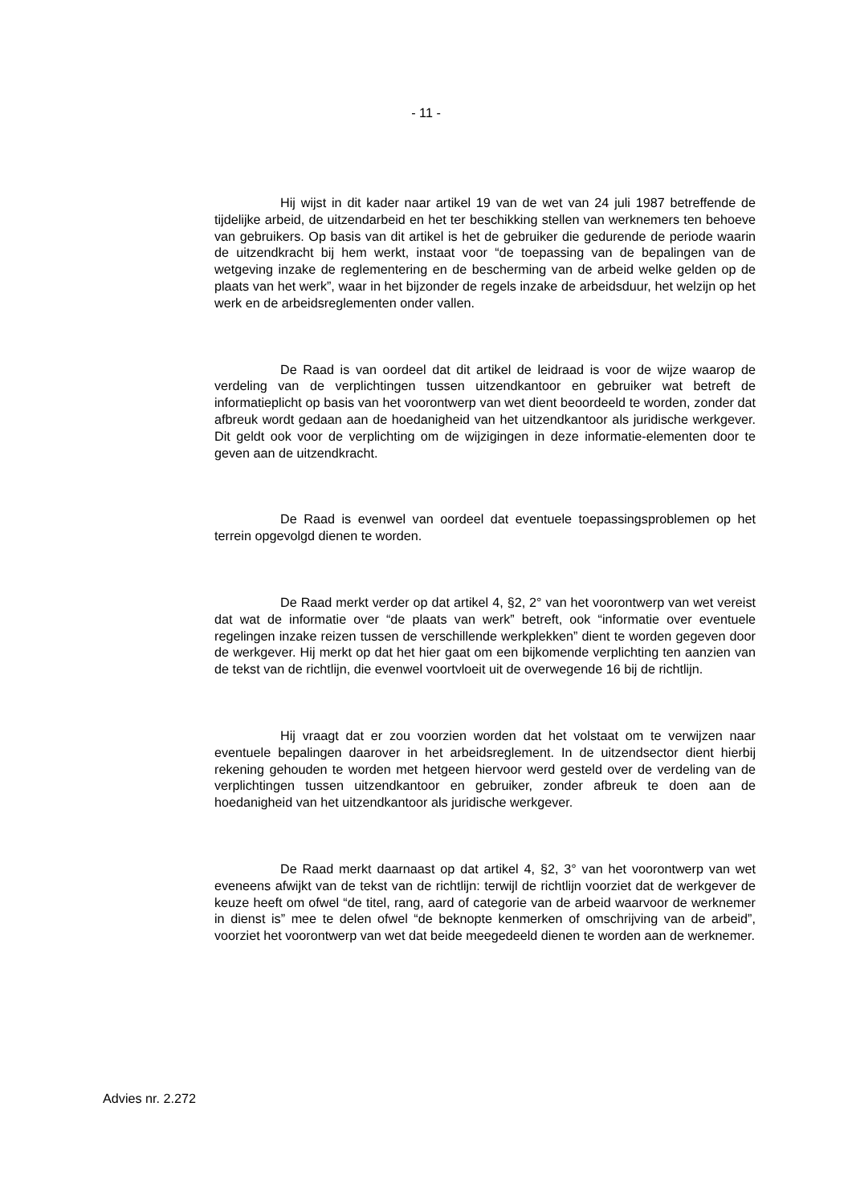- 11 -
Hij wijst in dit kader naar artikel 19 van de wet van 24 juli 1987 betreffende de tijdelijke arbeid, de uitzendarbeid en het ter beschikking stellen van werknemers ten behoeve van gebruikers. Op basis van dit artikel is het de gebruiker die gedurende de periode waarin de uitzendkracht bij hem werkt, instaat voor “de toepassing van de bepalingen van de wetgeving inzake de reglementering en de bescherming van de arbeid welke gelden op de plaats van het werk”, waar in het bijzonder de regels inzake de arbeidsduur, het welzijn op het werk en de arbeidsreglementen onder vallen.
De Raad is van oordeel dat dit artikel de leidraad is voor de wijze waarop de verdeling van de verplichtingen tussen uitzendkantoor en gebruiker wat betreft de informatieplicht op basis van het voorontwerp van wet dient beoordeeld te worden, zonder dat afbreuk wordt gedaan aan de hoedanigheid van het uitzendkantoor als juridische werkgever. Dit geldt ook voor de verplichting om de wijzigingen in deze informatie-elementen door te geven aan de uitzendkracht.
De Raad is evenwel van oordeel dat eventuele toepassingsproblemen op het terrein opgevolgd dienen te worden.
De Raad merkt verder op dat artikel 4, §2, 2° van het voorontwerp van wet vereist dat wat de informatie over “de plaats van werk” betreft, ook “informatie over eventuele regelingen inzake reizen tussen de verschillende werkplekken” dient te worden gegeven door de werkgever. Hij merkt op dat het hier gaat om een bijkomende verplichting ten aanzien van de tekst van de richtlijn, die evenwel voortvloeit uit de overwegende 16 bij de richtlijn.
Hij vraagt dat er zou voorzien worden dat het volstaat om te verwijzen naar eventuele bepalingen daarover in het arbeidsreglement. In de uitzendsector dient hierbij rekening gehouden te worden met hetgeen hiervoor werd gesteld over de verdeling van de verplichtingen tussen uitzendkantoor en gebruiker, zonder afbreuk te doen aan de hoedanigheid van het uitzendkantoor als juridische werkgever.
De Raad merkt daarnaast op dat artikel 4, §2, 3° van het voorontwerp van wet eveneens afwijkt van de tekst van de richtlijn: terwijl de richtlijn voorziet dat de werkgever de keuze heeft om ofwel “de titel, rang, aard of categorie van de arbeid waarvoor de werknemer in dienst is” mee te delen ofwel “de beknopte kenmerken of omschrijving van de arbeid”, voorziet het voorontwerp van wet dat beide meegedeeld dienen te worden aan de werknemer.
Advies nr. 2.272